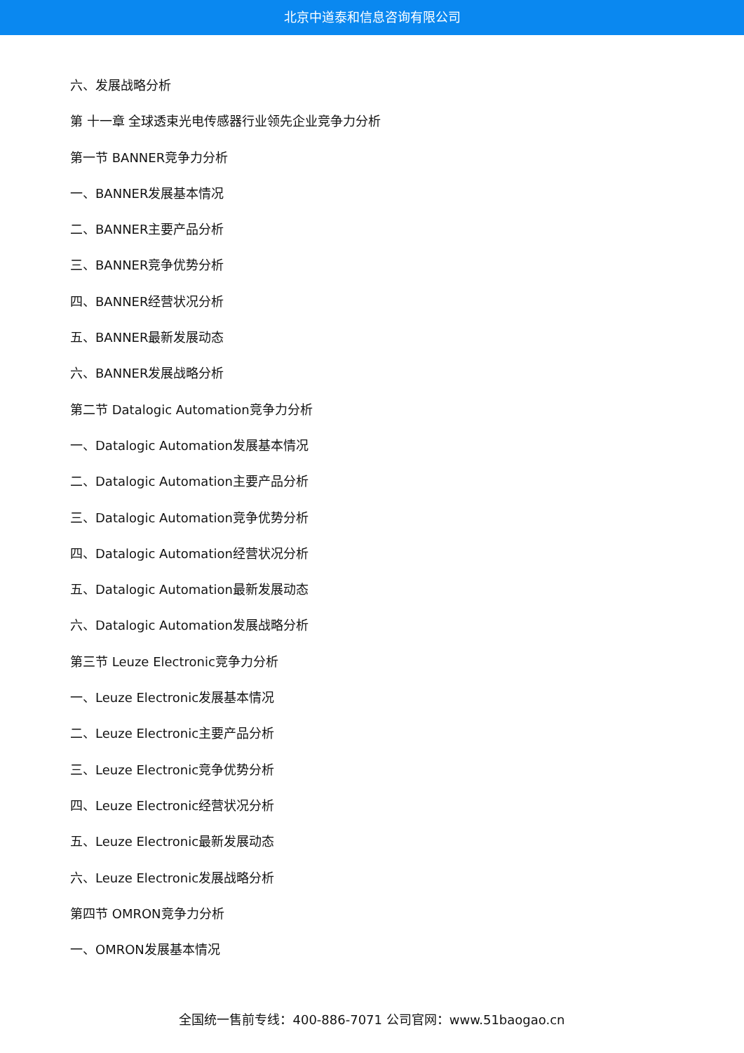北京中道泰和信息咨询有限公司
六、发展战略分析
第 十一章 全球透束光电传感器行业领先企业竞争力分析
第一节 BANNER竞争力分析
一、BANNER发展基本情况
二、BANNER主要产品分析
三、BANNER竞争优势分析
四、BANNER经营状况分析
五、BANNER最新发展动态
六、BANNER发展战略分析
第二节 Datalogic Automation竞争力分析
一、Datalogic Automation发展基本情况
二、Datalogic Automation主要产品分析
三、Datalogic Automation竞争优势分析
四、Datalogic Automation经营状况分析
五、Datalogic Automation最新发展动态
六、Datalogic Automation发展战略分析
第三节 Leuze Electronic竞争力分析
一、Leuze Electronic发展基本情况
二、Leuze Electronic主要产品分析
三、Leuze Electronic竞争优势分析
四、Leuze Electronic经营状况分析
五、Leuze Electronic最新发展动态
六、Leuze Electronic发展战略分析
第四节 OMRON竞争力分析
一、OMRON发展基本情况
全国统一售前专线：400-886-7071 公司官网：www.51baogao.cn